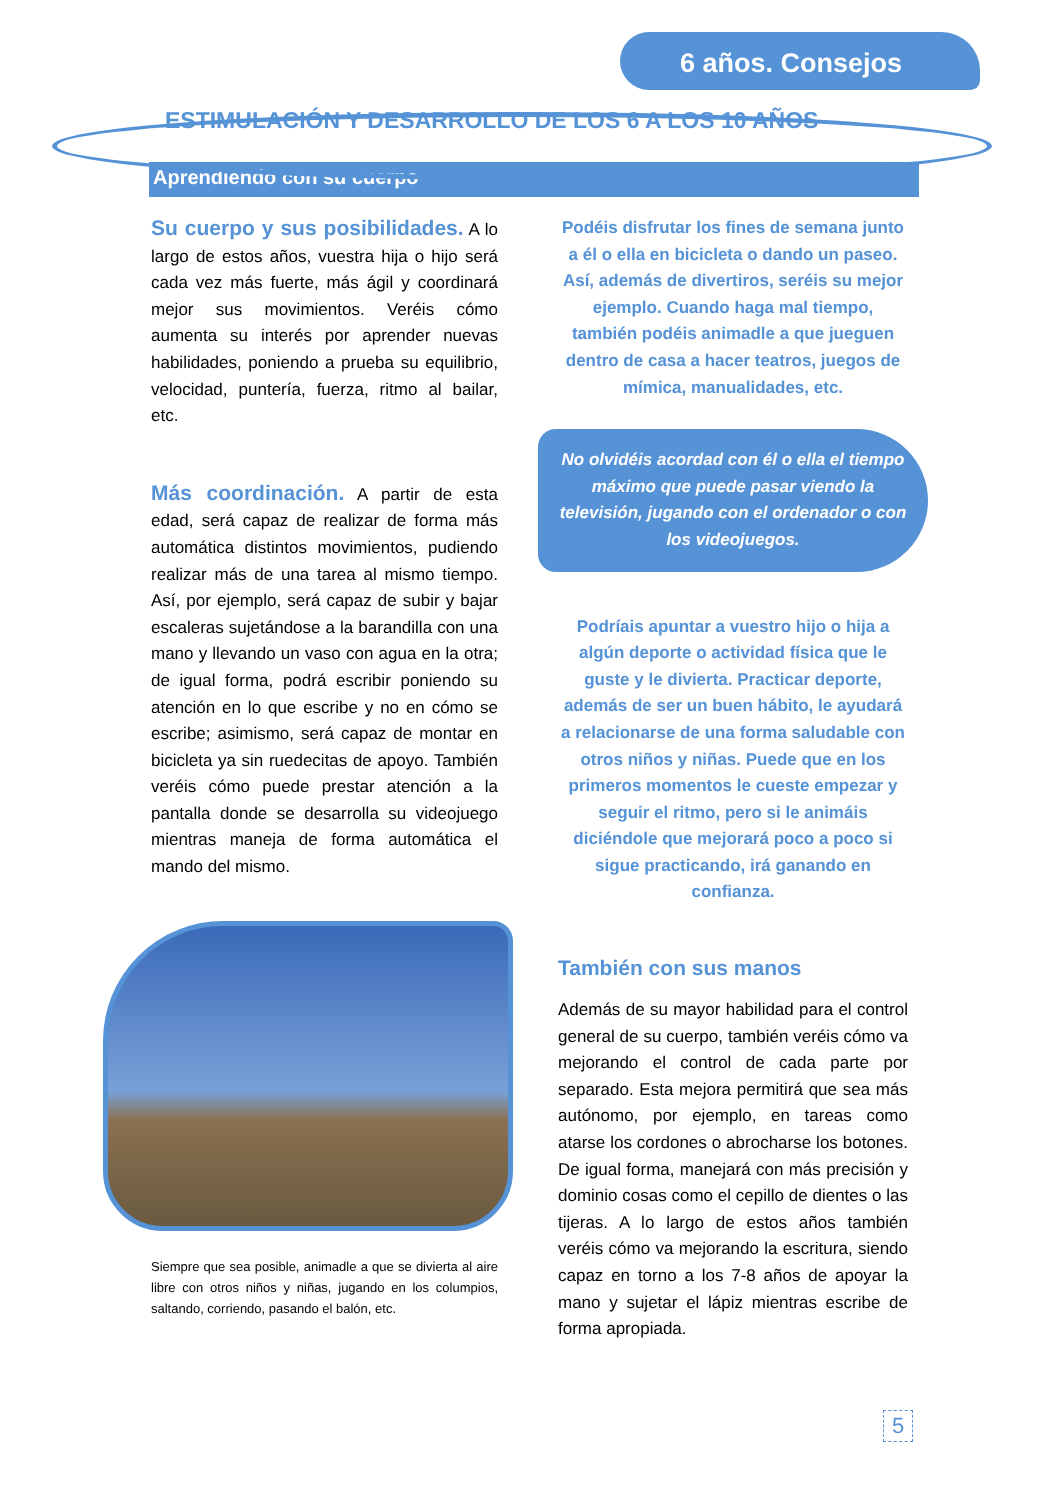6 años. Consejos
ESTIMULACIÓN Y DESARROLLO DE LOS 6 A LOS 10 AÑOS
Aprendiendo con su cuerpo
Su cuerpo y sus posibilidades. A lo largo de estos años, vuestra hija o hijo será cada vez más fuerte, más ágil y coordinará mejor sus movimientos. Veréis cómo aumenta su interés por aprender nuevas habilidades, poniendo a prueba su equilibrio, velocidad, puntería, fuerza, ritmo al bailar, etc.
Más coordinación. A partir de esta edad, será capaz de realizar de forma más automática distintos movimientos, pudiendo realizar más de una tarea al mismo tiempo. Así, por ejemplo, será capaz de subir y bajar escaleras sujetándose a la barandilla con una mano y llevando un vaso con agua en la otra; de igual forma, podrá escribir poniendo su atención en lo que escribe y no en cómo se escribe; asimismo, será capaz de montar en bicicleta ya sin ruedecitas de apoyo. También veréis cómo puede prestar atención a la pantalla donde se desarrolla su videojuego mientras maneja de forma automática el mando del mismo.
Siempre que sea posible, animadle a que se divierta al aire libre con otros niños y niñas, jugando en los columpios, saltando, corriendo, pasando el balón, etc.
Podéis disfrutar los fines de semana junto a él o ella en bicicleta o dando un paseo. Así, además de divertiros, seréis su mejor ejemplo. Cuando haga mal tiempo, también podéis animadle a que jueguen dentro de casa a hacer teatros, juegos de mímica, manualidades, etc.
No olvidéis acordad con él o ella el tiempo máximo que puede pasar viendo la televisión, jugando con el ordenador o con los videojuegos.
Podríais apuntar a vuestro hijo o hija a algún deporte o actividad física que le guste y le divierta. Practicar deporte, además de ser un buen hábito, le ayudará a relacionarse de una forma saludable con otros niños y niñas. Puede que en los primeros momentos le cueste empezar y seguir el ritmo, pero si le animáis diciéndole que mejorará poco a poco si sigue practicando, irá ganando en confianza.
También con sus manos
Además de su mayor habilidad para el control general de su cuerpo, también veréis cómo va mejorando el control de cada parte por separado. Esta mejora permitirá que sea más autónomo, por ejemplo, en tareas como atarse los cordones o abrocharse los botones. De igual forma, manejará con más precisión y dominio cosas como el cepillo de dientes o las tijeras. A lo largo de estos años también veréis cómo va mejorando la escritura, siendo capaz en torno a los 7-8 años de apoyar la mano y sujetar el lápiz mientras escribe de forma apropiada.
5